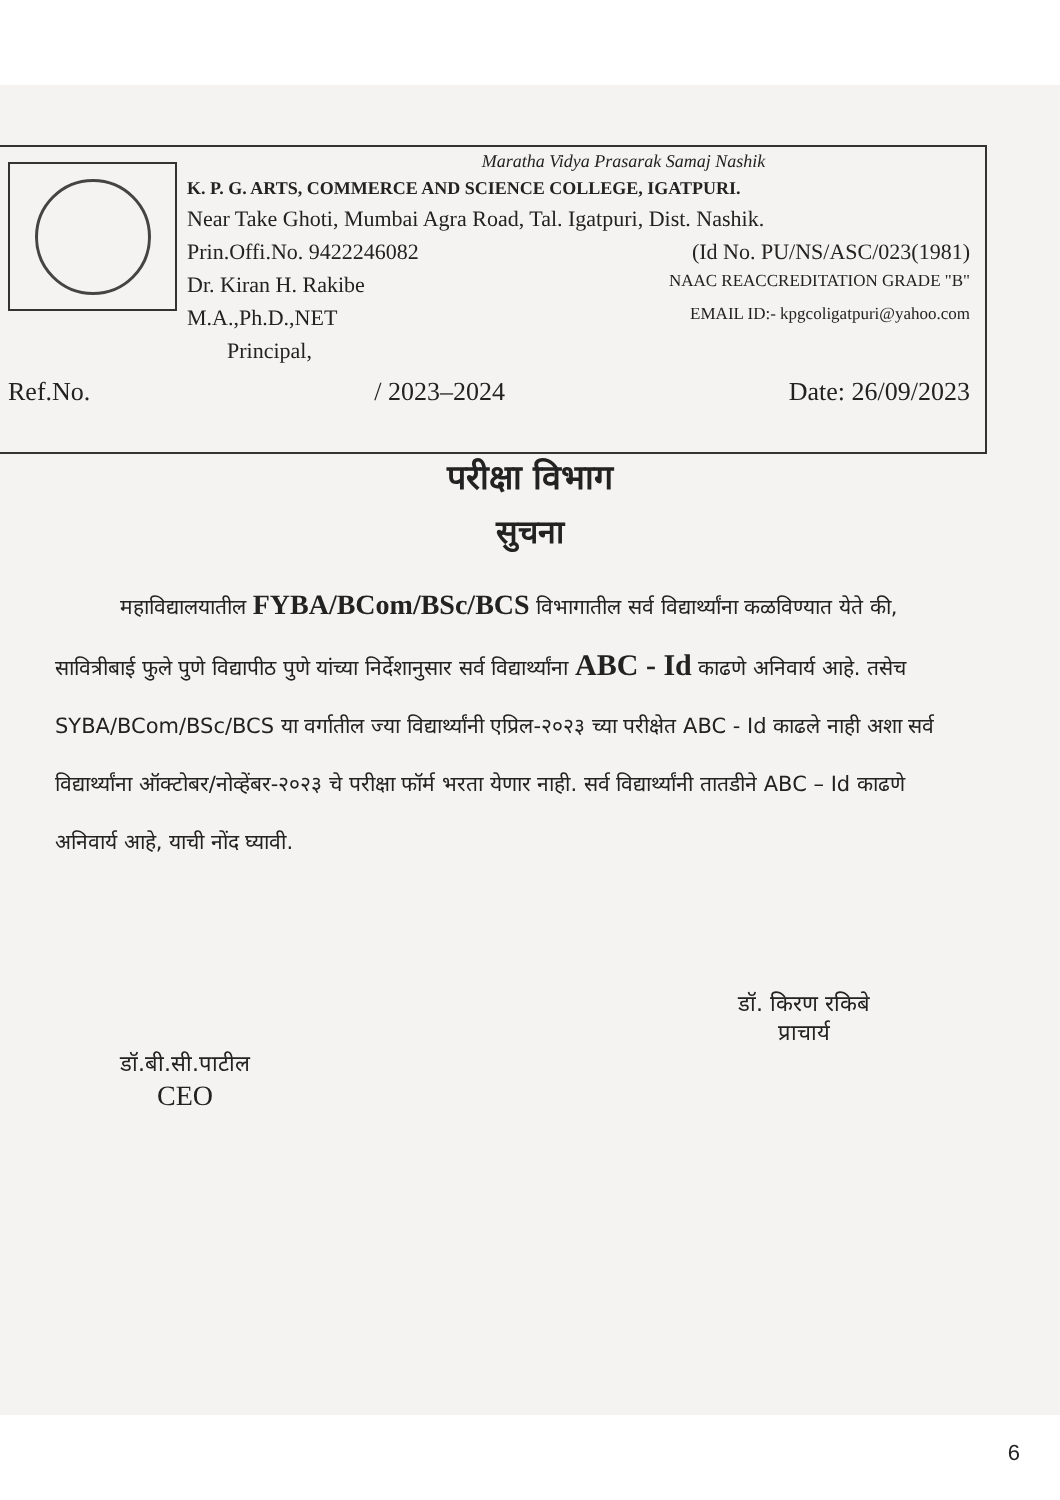Maratha Vidya Prasarak Samaj Nashik
K. P. G. ARTS, COMMERCE AND SCIENCE COLLEGE, IGATPURI.
Near Take Ghoti, Mumbai Agra Road, Tal. Igatpuri, Dist. Nashik.
Prin.Offi.No. 9422246082 (Id No. PU/NS/ASC/023(1981)
Dr. Kiran H. Rakibe NAAC REACCREDITATION GRADE "B"
M.A.,Ph.D.,NET EMAIL ID:- kpgcoligatpuri@yahoo.com
Principal,
Ref.No. / 2023–2024 Date: 26/09/2023
परीक्षा विभाग
सुचना
महाविद्यालयातील FYBA/BCom/BSc/BCS विभागातील सर्व विद्यार्थ्यांना कळविण्यात येते की, सावित्रीबाई फुले पुणे विद्यापीठ पुणे यांच्या निर्देशानुसार सर्व विद्यार्थ्यांना ABC - Id काढणे अनिवार्य आहे. तसेच SYBA/BCom/BSc/BCS या वर्गातील ज्या विद्यार्थ्यांनी एप्रिल-२०२३ च्या परीक्षेत ABC - Id काढले नाही अशा सर्व विद्यार्थ्यांना ऑक्टोबर/नोव्हेंबर-२०२३ चे परीक्षा फॉर्म भरता येणार नाही. सर्व विद्यार्थ्यांनी तातडीने ABC – Id काढणे अनिवार्य आहे, याची नोंद घ्यावी.
डॉ.बी.सी.पाटील
CEO
डॉ. किरण रकिबे
प्राचार्य
6